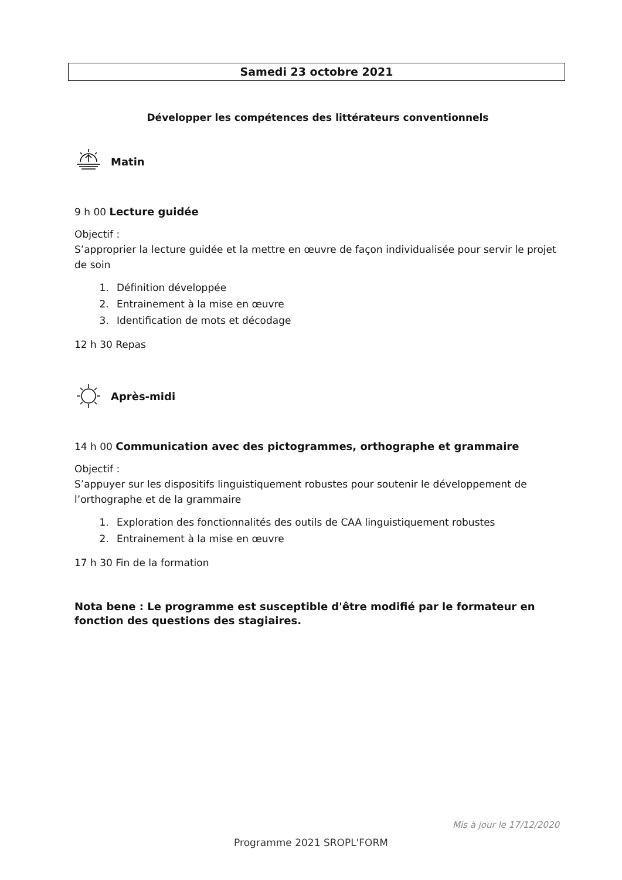Samedi 23 octobre 2021
Développer les compétences des littérateurs conventionnels
Matin
9 h 00 Lecture guidée
Objectif :
S’approprier la lecture guidée et la mettre en œuvre de façon individualisée pour servir le projet de soin
1. Définition développée
2. Entrainement à la mise en œuvre
3. Identification de mots et décodage
12 h 30 Repas
Après-midi
14 h 00 Communication avec des pictogrammes, orthographe et grammaire
Objectif :
S’appuyer sur les dispositifs linguistiquement robustes pour soutenir le développement de l’orthographe et de la grammaire
1. Exploration des fonctionnalités des outils de CAA linguistiquement robustes
2. Entrainement à la mise en œuvre
17 h 30 Fin de la formation
Nota bene : Le programme est susceptible d'être modifié par le formateur en fonction des questions des stagiaires.
Mis à jour le 17/12/2020
Programme 2021 SROPL'FORM